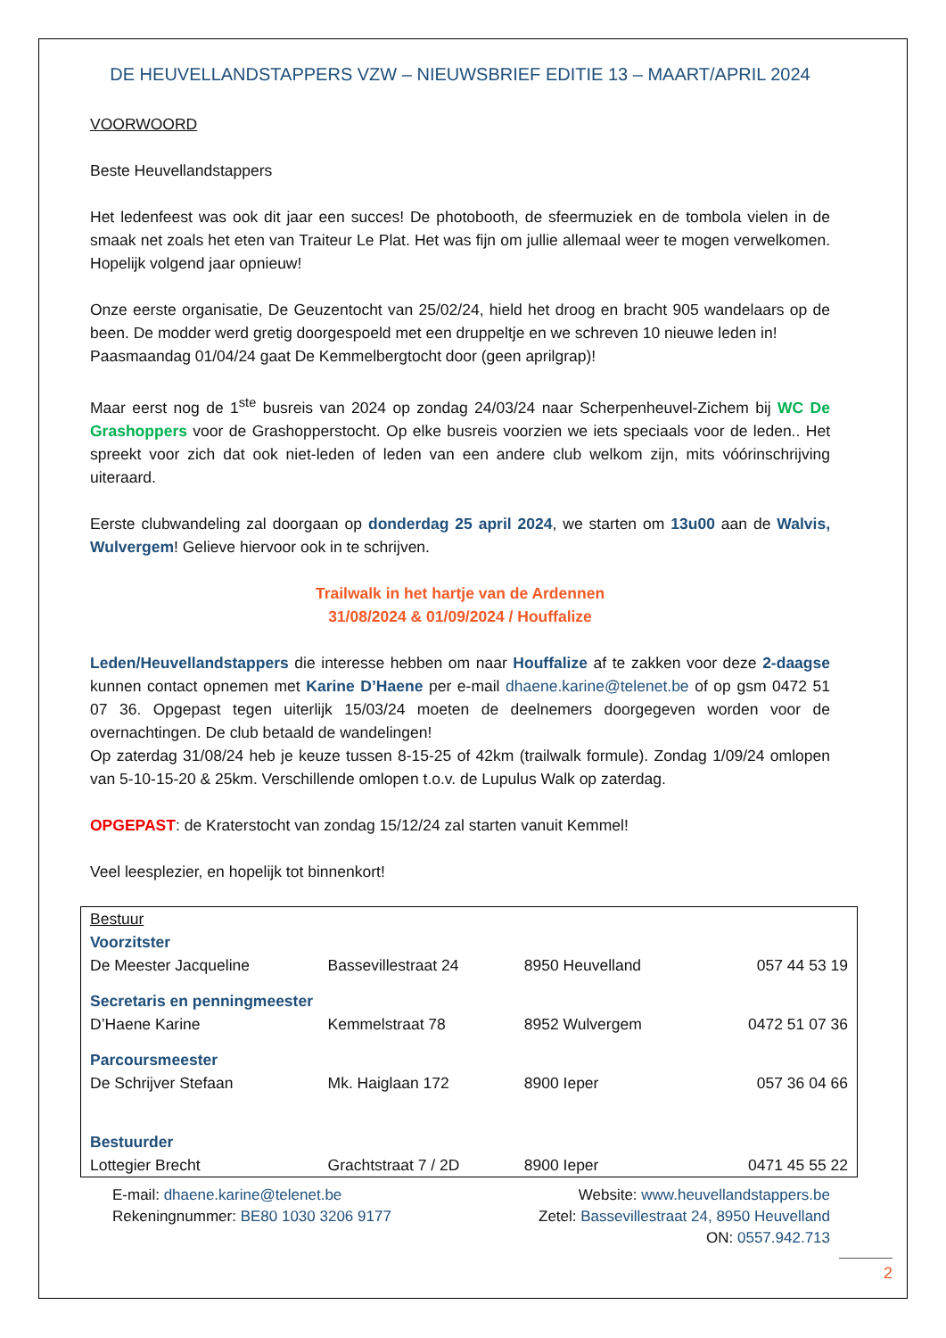DE HEUVELLANDSTAPPERS VZW – NIEUWSBRIEF EDITIE 13 – MAART/APRIL 2024
VOORWOORD
Beste Heuvellandstappers
Het ledenfeest was ook dit jaar een succes! De photobooth, de sfeermuziek en de tombola vielen in de smaak net zoals het eten van Traiteur Le Plat. Het was fijn om jullie allemaal weer te mogen verwelkomen. Hopelijk volgend jaar opnieuw!
Onze eerste organisatie, De Geuzentocht van 25/02/24, hield het droog en bracht 905 wandelaars op de been. De modder werd gretig doorgespoeld met een druppeltje en we schreven 10 nieuwe leden in!
Paasmaandag 01/04/24 gaat De Kemmelbergtocht door (geen aprilgrap)!
Maar eerst nog de 1<sup>ste</sup> busreis van 2024 op zondag 24/03/24 naar Scherpenheuvel-Zichem bij WC De Grashoppers voor de Grashopperstocht. Op elke busreis voorzien we iets speciaals voor de leden.. Het spreekt voor zich dat ook niet-leden of leden van een andere club welkom zijn, mits vóórinschrijving uiteraard.
Eerste clubwandeling zal doorgaan op donderdag 25 april 2024, we starten om 13u00 aan de Walvis, Wulvergem! Gelieve hiervoor ook in te schrijven.
Trailwalk in het hartje van de Ardennen
31/08/2024 & 01/09/2024 / Houffalize
Leden/Heuvellandstappers die interesse hebben om naar Houffalize af te zakken voor deze 2-daagse kunnen contact opnemen met Karine D’Haene per e-mail dhaene.karine@telenet.be of op gsm 0472 51 07 36. Opgepast tegen uiterlijk 15/03/24 moeten de deelnemers doorgegeven worden voor de overnachtingen. De club betaald de wandelingen!
Op zaterdag 31/08/24 heb je keuze tussen 8-15-25 of 42km (trailwalk formule). Zondag 1/09/24 omlopen van 5-10-15-20 & 25km. Verschillende omlopen t.o.v. de Lupulus Walk op zaterdag.
OPGEPAST: de Kraterstocht van zondag 15/12/24 zal starten vanuit Kemmel!
Veel leesplezier, en hopelijk tot binnenkort!
| Bestuur | | | |
| Voorzitster | | | |
| De Meester Jacqueline | Bassevillestraat 24 | 8950 Heuvelland | 057 44 53 19 |
| Secretaris en penningmeester | | | |
| D’Haene Karine | Kemmelstraat 78 | 8952 Wulvergem | 0472 51 07 36 |
| Parcoursmeester | | | |
| De Schrijver Stefaan | Mk. Haiglaan 172 | 8900 Ieper | 057 36 04 66 |
| Bestuurder | | | |
| Lottegier Brecht | Grachtstraat 7 / 2D | 8900 Ieper | 0471 45 55 22 |
E-mail: dhaene.karine@telenet.be
Rekeningnummer: BE80 1030 3206 9177
Website: www.heuvellandstappers.be
Zetel: Bassevillestraat 24, 8950 Heuvelland
ON: 0557.942.713
2